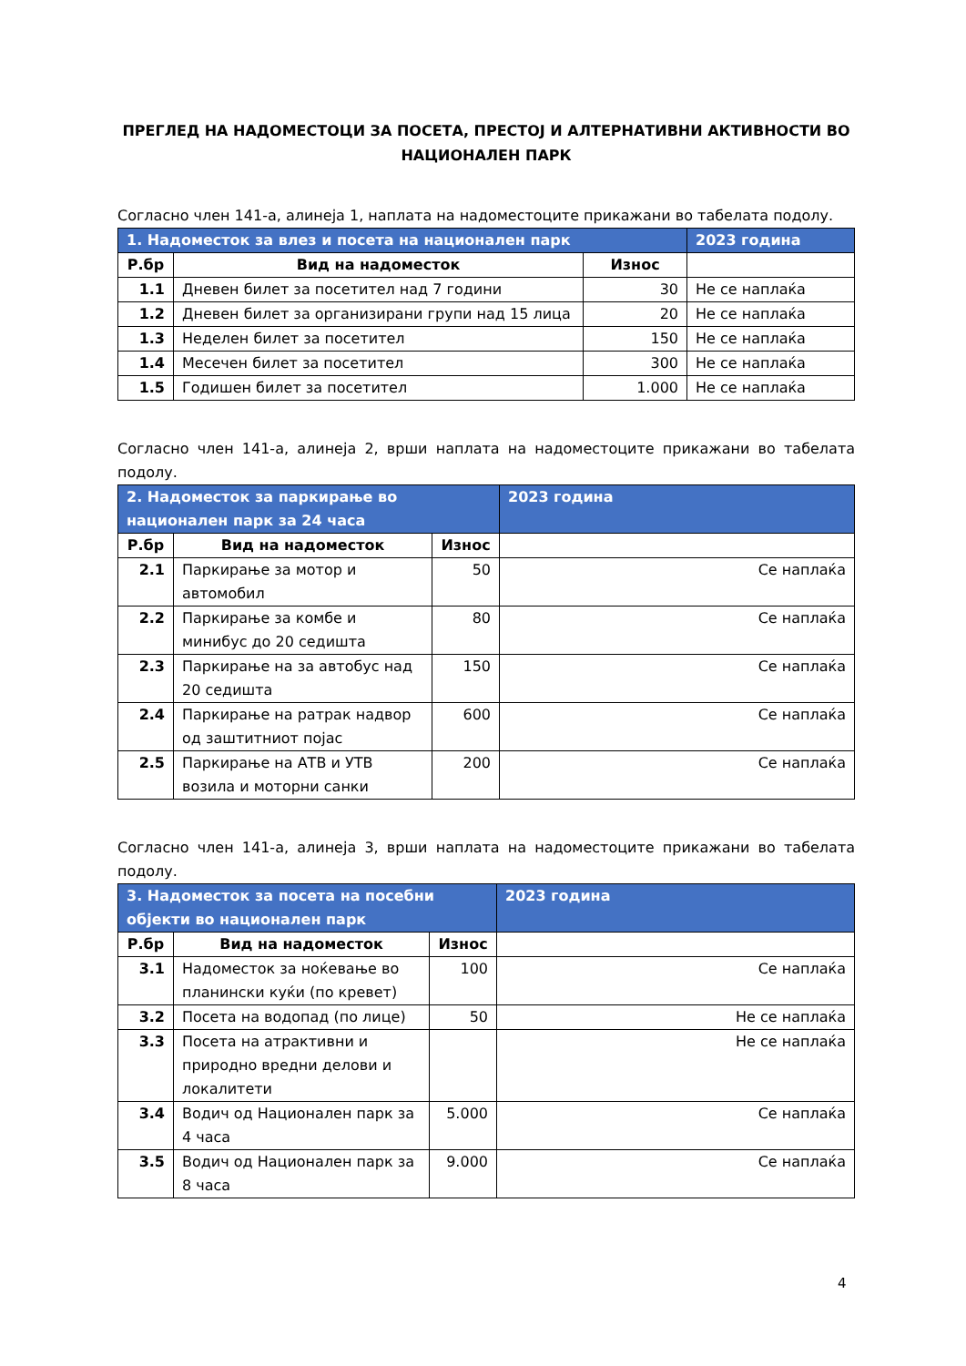ПРЕГЛЕД НА НАДОМЕСТОЦИ ЗА ПОСЕТА, ПРЕСТОЈ И АЛТЕРНАТИВНИ АКТИВНОСТИ ВО НАЦИОНАЛЕН ПАРК
Согласно член 141-а, алинеја 1, наплата на надоместоците прикажани во табелата подолу.
| 1. Надоместок за влез и посета на национален парк | | | 2023 година |
| Р.бр | Вид на надоместок | Износ | |
| 1.1 | Дневен билет за посетител над 7 години | 30 | Не се наплаќа |
| 1.2 | Дневен билет за организирани групи над 15 лица | 20 | Не се наплаќа |
| 1.3 | Неделен билет за посетител | 150 | Не се наплаќа |
| 1.4 | Месечен билет за посетител | 300 | Не се наплаќа |
| 1.5 | Годишен билет за посетител | 1.000 | Не се наплаќа |
Согласно член 141-а, алинеја 2, врши наплата на надоместоците прикажани во табелата подолу.
| 2. Надоместок за паркирање во национален парк за 24 часа | | | 2023 година |
| Р.бр | Вид на надоместок | Износ | |
| 2.1 | Паркирање за мотор и автомобил | 50 | Се наплаќа |
| 2.2 | Паркирање за комбе и минибус до 20 седишта | 80 | Се наплаќа |
| 2.3 | Паркирање на за автобус над 20 седишта | 150 | Се наплаќа |
| 2.4 | Паркирање на ратрак надвор од заштитниот појас | 600 | Се наплаќа |
| 2.5 | Паркирање на АТВ и УТВ возила и моторни санки | 200 | Се наплаќа |
Согласно член 141-а, алинеја 3, врши наплата на надоместоците прикажани во табелата подолу.
| 3. Надоместок за посета на посебни објекти во национален парк | | | 2023 година |
| Р.бр | Вид на надоместок | Износ | |
| 3.1 | Надоместок за ноќевање во планински куќи (по кревет) | 100 | Се наплаќа |
| 3.2 | Посета на водопад (по лице) | 50 | Не се наплаќа |
| 3.3 | Посета на атрактивни и природно вредни делови и локалитети | | Не се наплаќа |
| 3.4 | Водич од Национален парк за 4 часа | 5.000 | Се наплаќа |
| 3.5 | Водич од Национален парк за 8 часа | 9.000 | Се наплаќа |
4